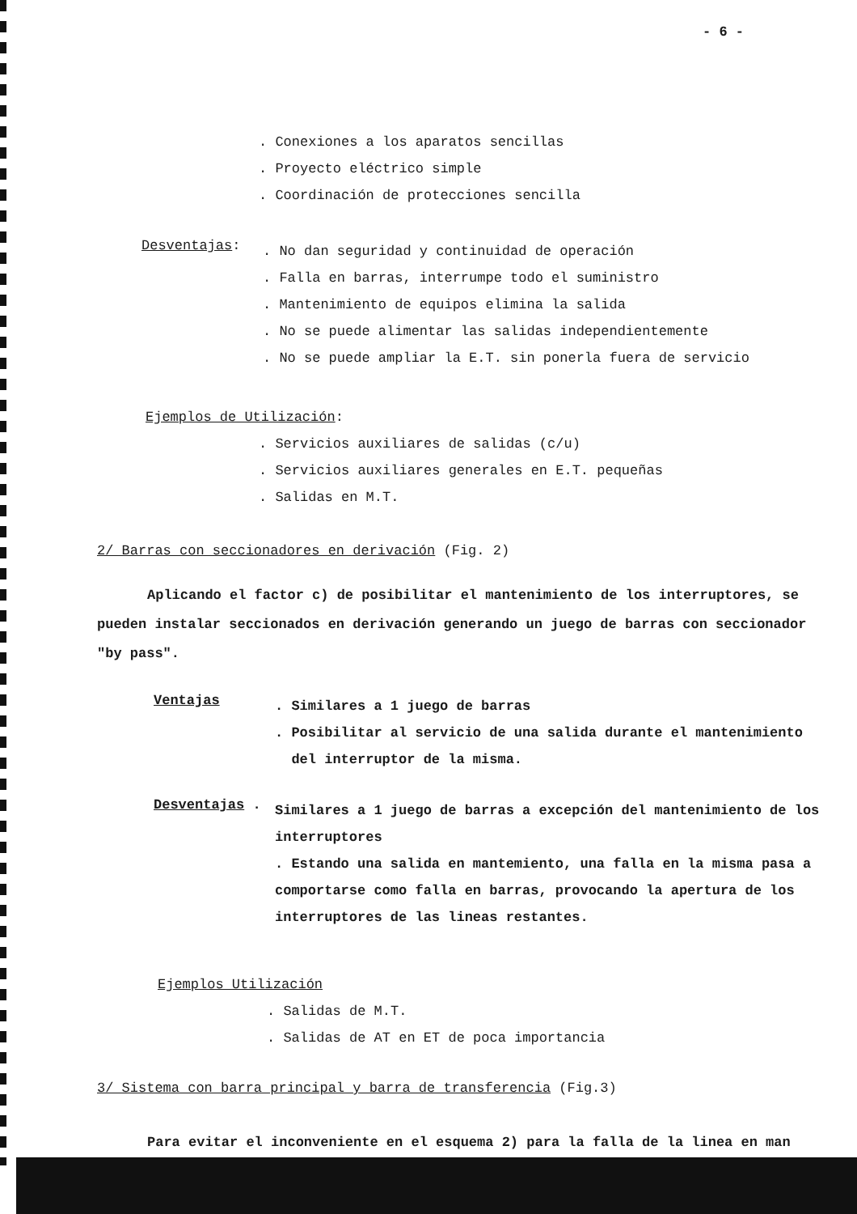- 6 -
. Conexiones a los aparatos sencillas
. Proyecto eléctrico simple
. Coordinación de protecciones sencilla
Desventajas:
. No dan seguridad y continuidad de operación
. Falla en barras, interrumpe todo el suministro
. Mantenimiento de equipos elimina la salida
. No se puede alimentar las salidas independientemente
. No se puede ampliar la E.T. sin ponerla fuera de servicio
Ejemplos de Utilización:
. Servicios auxiliares de salidas (c/u)
. Servicios auxiliares generales en E.T. pequeñas
. Salidas en M.T.
2/ Barras con seccionadores en derivación (Fig. 2)
Aplicando el factor c) de posibilitar el mantenimiento de los interruptores, se pueden instalar seccionados en derivación generando un juego de barras con seccionador "by pass".
Ventajas
. Similares a 1 juego de barras
. Posibilitar al servicio de una salida durante el mantenimiento
del interruptor de la misma.
Desventajas .
Similares a 1 juego de barras a excepción del mantenimiento de los interruptores
. Estando una salida en mantemiento, una falla en la misma pasa a comportarse como falla en barras, provocando la apertura de los interruptores de las lineas restantes.
Ejemplos Utilización
. Salidas de M.T.
. Salidas de AT en ET de poca importancia
3/ Sistema con barra principal y barra de transferencia (Fig.3)
Para evitar el inconveniente en el esquema 2) para la falla de la linea en man